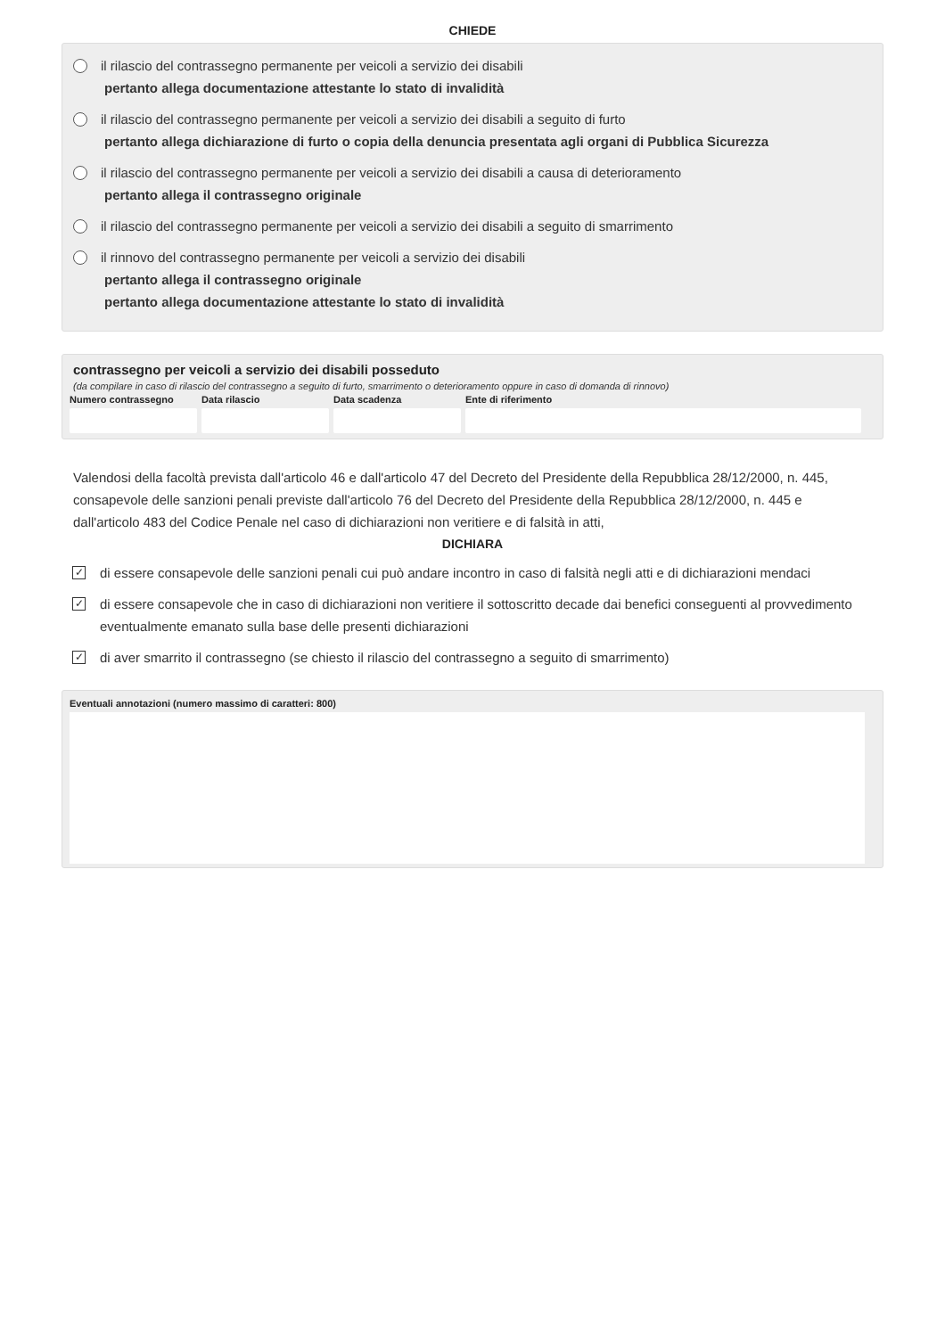CHIEDE
il rilascio del contrassegno permanente per veicoli a servizio dei disabili
pertanto allega documentazione attestante lo stato di invalidità
il rilascio del contrassegno permanente per veicoli a servizio dei disabili a seguito di furto
pertanto allega dichiarazione di furto o copia della denuncia presentata agli organi di Pubblica Sicurezza
il rilascio del contrassegno permanente per veicoli a servizio dei disabili a causa di deterioramento
pertanto allega il contrassegno originale
il rilascio del contrassegno permanente per veicoli a servizio dei disabili a seguito di smarrimento
il rinnovo del contrassegno permanente per veicoli a servizio dei disabili
pertanto allega il contrassegno originale
pertanto allega documentazione attestante lo stato di invalidità
contrassegno per veicoli a servizio dei disabili posseduto
(da compilare in caso di rilascio del contrassegno a seguito di furto, smarrimento o deterioramento oppure in caso di domanda di rinnovo)
Numero contrassegno Data rilascio Data scadenza Ente di riferimento
Valendosi della facoltà prevista dall'articolo 46 e dall'articolo 47 del Decreto del Presidente della Repubblica 28/12/2000, n. 445, consapevole delle sanzioni penali previste dall'articolo 76 del Decreto del Presidente della Repubblica 28/12/2000, n. 445 e dall'articolo 483 del Codice Penale nel caso di dichiarazioni non veritiere e di falsità in atti,
DICHIARA
✓
di essere consapevole delle sanzioni penali cui può andare incontro in caso di falsità negli atti e di dichiarazioni mendaci
✓
di essere consapevole che in caso di dichiarazioni non veritiere il sottoscritto decade dai benefici conseguenti al provvedimento eventualmente emanato sulla base delle presenti dichiarazioni
✓
di aver smarrito il contrassegno (se chiesto il rilascio del contrassegno a seguito di smarrimento)
Eventuali annotazioni (numero massimo di caratteri: 800)